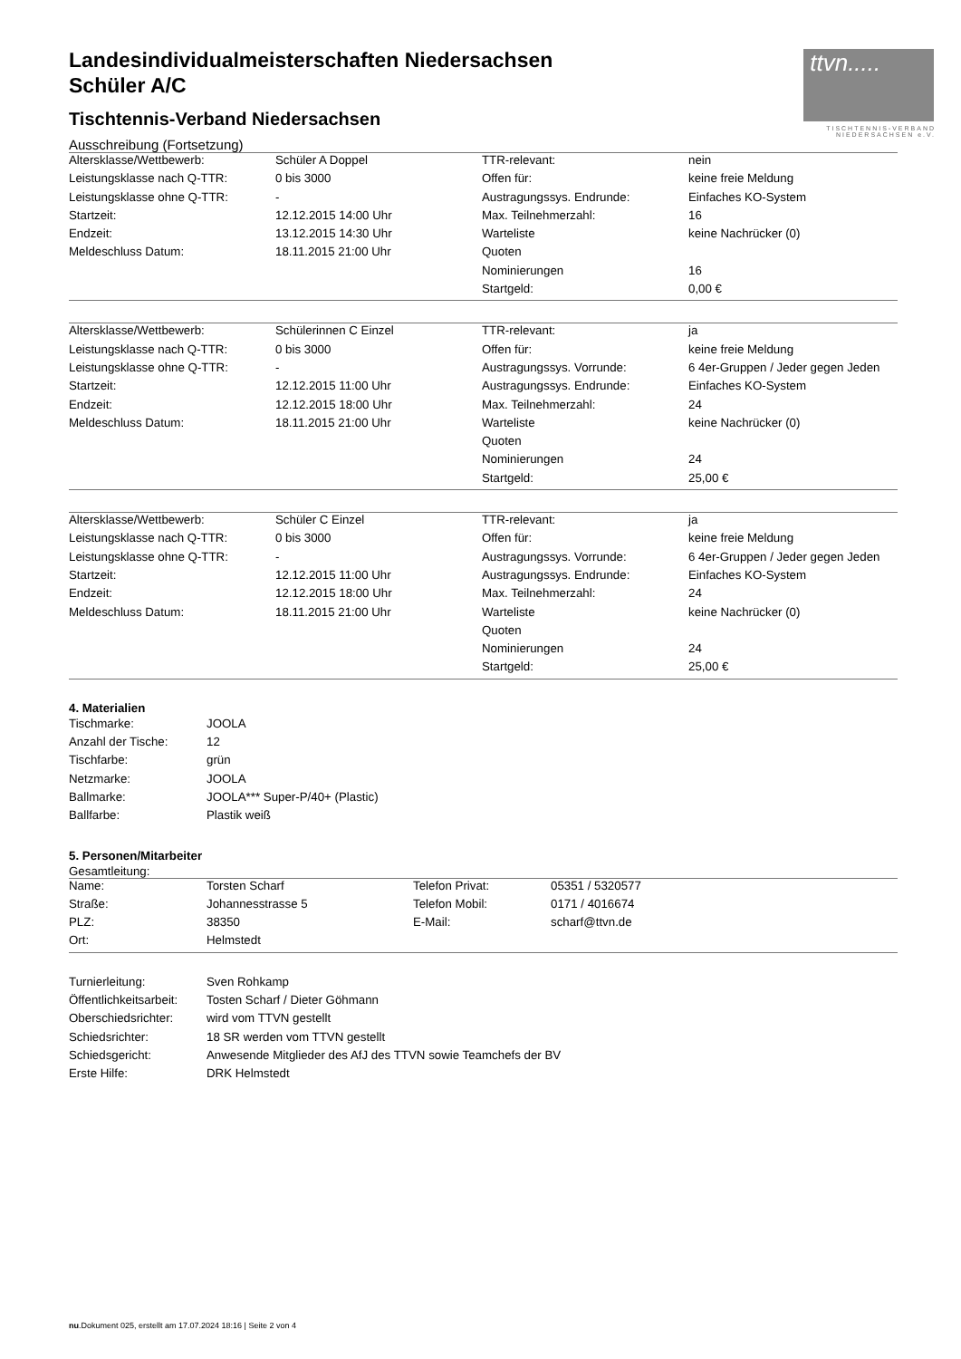ttvn.....
TISCHTENNIS-VERBAND
NIEDERSACHSEN e.V.
Landesindividualmeisterschaften Niedersachsen
Schüler A/C
Tischtennis-Verband Niedersachsen
Ausschreibung (Fortsetzung)
| Altersklasse/Wettbewerb: | Schüler A Doppel | TTR-relevant: | nein |
| Leistungsklasse nach Q-TTR: | 0 bis 3000 | Offen für: | keine freie Meldung |
| Leistungsklasse ohne Q-TTR: | - | Austragungssys. Endrunde: | Einfaches KO-System |
| Startzeit: | 12.12.2015 14:00 Uhr | Max. Teilnehmerzahl: | 16 |
| Endzeit: | 13.12.2015 14:30 Uhr | Warteliste | keine Nachrücker (0) |
| Meldeschluss Datum: | 18.11.2015 21:00 Uhr | Quoten | |
| | | Nominierungen | 16 |
| | | Startgeld: | 0,00 € |
| Altersklasse/Wettbewerb: | Schülerinnen C Einzel | TTR-relevant: | ja |
| Leistungsklasse nach Q-TTR: | 0 bis 3000 | Offen für: | keine freie Meldung |
| Leistungsklasse ohne Q-TTR: | - | Austragungssys. Vorrunde: | 6 4er-Gruppen / Jeder gegen Jeden |
| Startzeit: | 12.12.2015 11:00 Uhr | Austragungssys. Endrunde: | Einfaches KO-System |
| Endzeit: | 12.12.2015 18:00 Uhr | Max. Teilnehmerzahl: | 24 |
| Meldeschluss Datum: | 18.11.2015 21:00 Uhr | Warteliste | keine Nachrücker (0) |
| | | Quoten | |
| | | Nominierungen | 24 |
| | | Startgeld: | 25,00 € |
| Altersklasse/Wettbewerb: | Schüler C Einzel | TTR-relevant: | ja |
| Leistungsklasse nach Q-TTR: | 0 bis 3000 | Offen für: | keine freie Meldung |
| Leistungsklasse ohne Q-TTR: | - | Austragungssys. Vorrunde: | 6 4er-Gruppen / Jeder gegen Jeden |
| Startzeit: | 12.12.2015 11:00 Uhr | Austragungssys. Endrunde: | Einfaches KO-System |
| Endzeit: | 12.12.2015 18:00 Uhr | Max. Teilnehmerzahl: | 24 |
| Meldeschluss Datum: | 18.11.2015 21:00 Uhr | Warteliste | keine Nachrücker (0) |
| | | Quoten | |
| | | Nominierungen | 24 |
| | | Startgeld: | 25,00 € |
4. Materialien
| Tischmarke: | JOOLA |
| Anzahl der Tische: | 12 |
| Tischfarbe: | grün |
| Netzmarke: | JOOLA |
| Ballmarke: | JOOLA*** Super-P/40+ (Plastic) |
| Ballfarbe: | Plastik weiß |
5. Personen/Mitarbeiter
Gesamtleitung:
| Name: | Torsten Scharf | Telefon Privat: | 05351 / 5320577 |
| Straße: | Johannesstrasse 5 | Telefon Mobil: | 0171 / 4016674 |
| PLZ: | 38350 | E-Mail: | scharf@ttvn.de |
| Ort: | Helmstedt | | |
| Turnierleitung: | Sven Rohkamp |
| Öffentlichkeitsarbeit: | Tosten Scharf / Dieter Göhmann |
| Oberschiedsrichter: | wird vom TTVN gestellt |
| Schiedsrichter: | 18 SR werden vom TTVN gestellt |
| Schiedsgericht: | Anwesende Mitglieder des AfJ des TTVN sowie Teamchefs der BV |
| Erste Hilfe: | DRK Helmstedt |
nu.Dokument 025, erstellt am 17.07.2024 18:16 | Seite 2 von 4